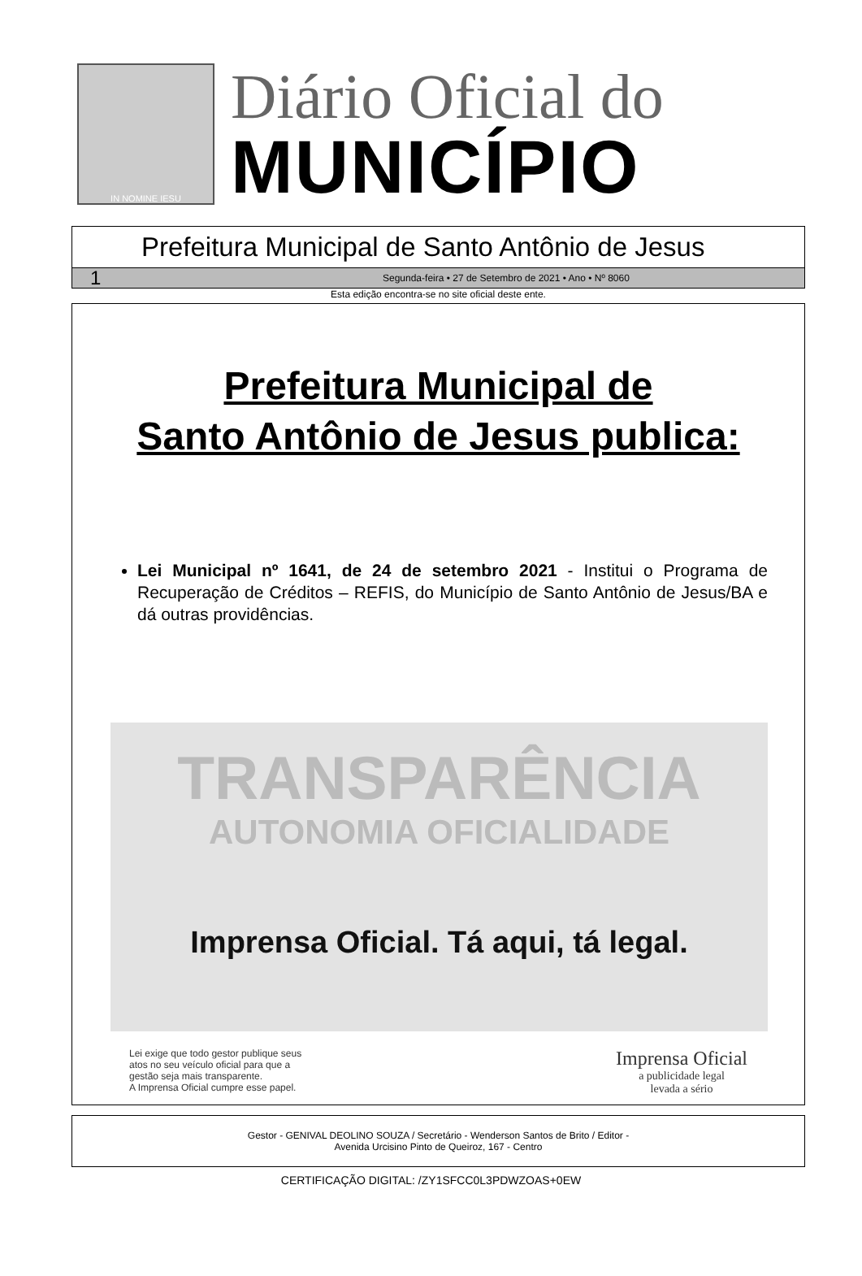IN NOMINE IESU
Diário Oficial do
MUNICÍPIO
Prefeitura Municipal de Santo Antônio de Jesus
1 Segunda-feira • 27 de Setembro de 2021 • Ano • Nº 8060
Esta edição encontra-se no site oficial deste ente.
Prefeitura Municipal de
Santo Antônio de Jesus publica:
Lei Municipal nº 1641, de 24 de setembro 2021 - Institui o Programa de Recuperação de Créditos – REFIS, do Município de Santo Antônio de Jesus/BA e dá outras providências.
TRANSPARÊNCIA
AUTONOMIA OFICIALIDADE
Imprensa Oficial. Tá aqui, tá legal.
Lei exige que todo gestor publique seus
atos no seu veículo oficial para que a
gestão seja mais transparente.
A Imprensa Oficial cumpre esse papel.
Imprensa Oficial
a publicidade legal
levada a sério
Gestor - GENIVAL DEOLINO SOUZA / Secretário - Wenderson Santos de Brito / Editor -
Avenida Urcisino Pinto de Queiroz, 167 - Centro
CERTIFICAÇÃO DIGITAL: /ZY1SFCC0L3PDWZOAS+0EW